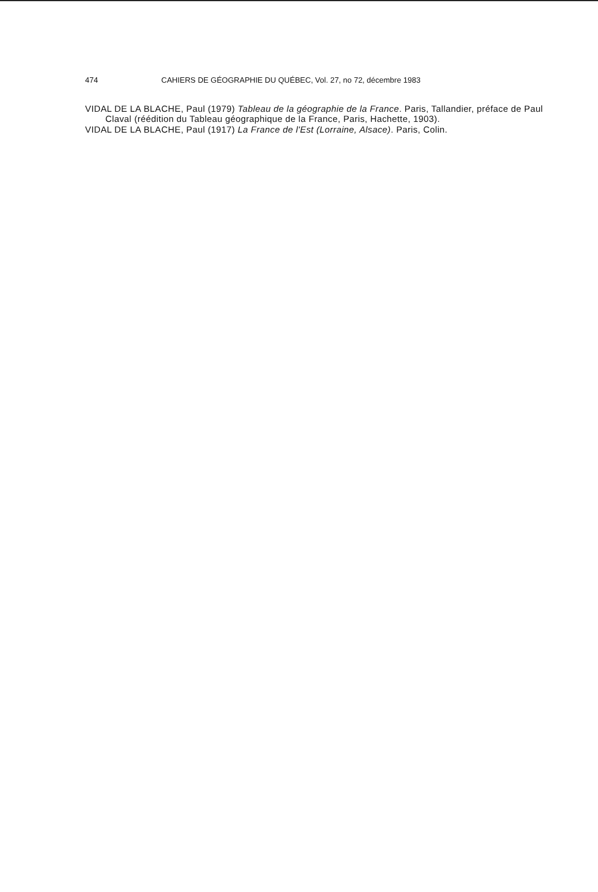474 CAHIERS DE GÉOGRAPHIE DU QUÉBEC, Vol. 27, no 72, décembre 1983
VIDAL DE LA BLACHE, Paul (1979) Tableau de la géographie de la France. Paris, Tallandier, préface de Paul Claval (réédition du Tableau géographique de la France, Paris, Hachette, 1903).
VIDAL DE LA BLACHE, Paul (1917) La France de l'Est (Lorraine, Alsace). Paris, Colin.